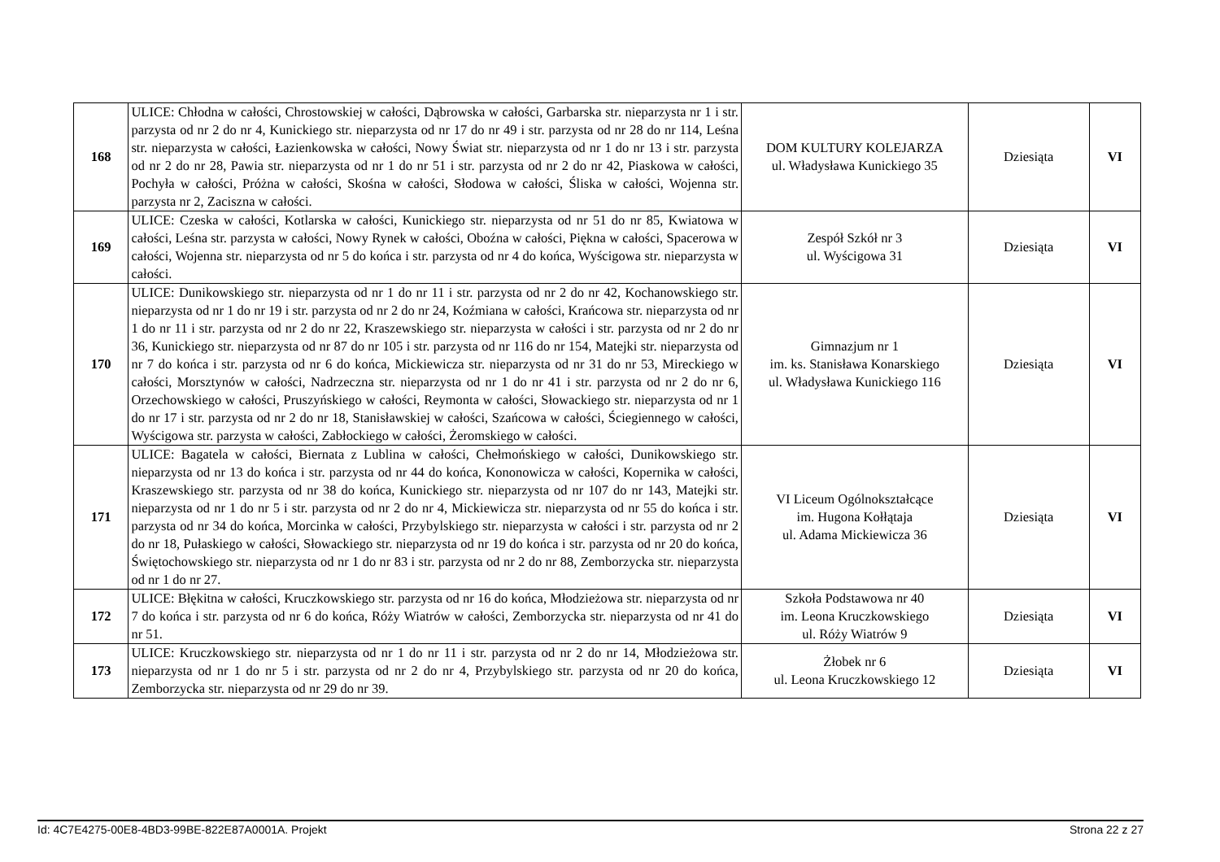| 168 | ULICE: Chłodna w całości, Chrostowskiej w całości, Dąbrowska w całości, Garbarska str. nieparzysta nr 1 i str. parzysta od nr 2 do nr 4, Kunickiego str. nieparzysta od nr 17 do nr 49 i str. parzysta od nr 28 do nr 114, Leśna str. nieparzysta w całości, Łazienkowska w całości, Nowy Świat str. nieparzysta od nr 1 do nr 13 i str. parzysta od nr 2 do nr 28, Pawia str. nieparzysta od nr 1 do nr 51 i str. parzysta od nr 2 do nr 42, Piaskowa w całości, Pochyła w całości, Próżna w całości, Skośna w całości, Słodowa w całości, Śliska w całości, Wojenna str. parzysta nr 2, Zaciszna w całości. | DOM KULTURY KOLEJARZA ul. Władysława Kunickiego 35 | Dziesiąta | VI |
| 169 | ULICE: Czeska w całości, Kotlarska w całości, Kunickiego str. nieparzysta od nr 51 do nr 85, Kwiatowa w całości, Leśna str. parzysta w całości, Nowy Rynek w całości, Oboźna w całości, Piękna w całości, Spacerowa w całości, Wojenna str. nieparzysta od nr 5 do końca i str. parzysta od nr 4 do końca, Wyścigowa str. nieparzysta w całości. | Zespół Szkół nr 3 ul. Wyścigowa 31 | Dziesiąta | VI |
| 170 | ULICE: Dunikowskiego str. nieparzysta od nr 1 do nr 11 i str. parzysta od nr 2 do nr 42, Kochanowskiego str. nieparzysta od nr 1 do nr 19 i str. parzysta od nr 2 do nr 24, Koźmiana w całości, Krańcowa str. nieparzysta od nr 1 do nr 11 i str. parzysta od nr 2 do nr 22, Kraszewskiego str. nieparzysta w całości i str. parzysta od nr 2 do nr 36, Kunickiego str. nieparzysta od nr 87 do nr 105 i str. parzysta od nr 116 do nr 154, Matejki str. nieparzysta od nr 7 do końca i str. parzysta od nr 6 do końca, Mickiewicza str. nieparzysta od nr 31 do nr 53, Mireckiego w całości, Morsztynów w całości, Nadrzeczna str. nieparzysta od nr 1 do nr 41 i str. parzysta od nr 2 do nr 6, Orzechowskiego w całości, Pruszyńskiego w całości, Reymonta w całości, Słowackiego str. nieparzysta od nr 1 do nr 17 i str. parzysta od nr 2 do nr 18, Stanisławskiej w całości, Szańcowa w całości, Ściegiennego w całości, Wyścigowa str. parzysta w całości, Zabłockiego w całości, Żeromskiego w całości. | Gimnazjum nr 1 im. ks. Stanisława Konarskiego ul. Władysława Kunickiego 116 | Dziesiąta | VI |
| 171 | ULICE: Bagatela w całości, Biernata z Lublina w całości, Chełmońskiego w całości, Dunikowskiego str. nieparzysta od nr 13 do końca i str. parzysta od nr 44 do końca, Kononowicza w całości, Kopernika w całości, Kraszewskiego str. parzysta od nr 38 do końca, Kunickiego str. nieparzysta od nr 107 do nr 143, Matejki str. nieparzysta od nr 1 do nr 5 i str. parzysta od nr 2 do nr 4, Mickiewicza str. nieparzysta od nr 55 do końca i str. parzysta od nr 34 do końca, Morcinka w całości, Przybylskiego str. nieparzysta w całości i str. parzysta od nr 2 do nr 18, Pułaskiego w całości, Słowackiego str. nieparzysta od nr 19 do końca i str. parzysta od nr 20 do końca, Świętochowskiego str. nieparzysta od nr 1 do nr 83 i str. parzysta od nr 2 do nr 88, Zemborzycka str. nieparzysta od nr 1 do nr 27. | VI Liceum Ogólnokształcące im. Hugona Kołłątaja ul. Adama Mickiewicza 36 | Dziesiąta | VI |
| 172 | ULICE: Błękitna w całości, Kruczkowskiego str. parzysta od nr 16 do końca, Młodzieżowa str. nieparzysta od nr 7 do końca i str. parzysta od nr 6 do końca, Róży Wiatrów w całości, Zemborzycka str. nieparzysta od nr 41 do nr 51. | Szkoła Podstawowa nr 40 im. Leona Kruczkowskiego ul. Róży Wiatrów 9 | Dziesiąta | VI |
| 173 | ULICE: Kruczkowskiego str. nieparzysta od nr 1 do nr 11 i str. parzysta od nr 2 do nr 14, Młodzieżowa str. nieparzysta od nr 1 do nr 5 i str. parzysta od nr 2 do nr 4, Przybylskiego str. parzysta od nr 20 do końca, Zemborzycka str. nieparzysta od nr 29 do nr 39. | Żłobek nr 6 ul. Leona Kruczkowskiego 12 | Dziesiąta | VI |
Id: 4C7E4275-00E8-4BD3-99BE-822E87A0001A. Projekt Strona 22 z 27